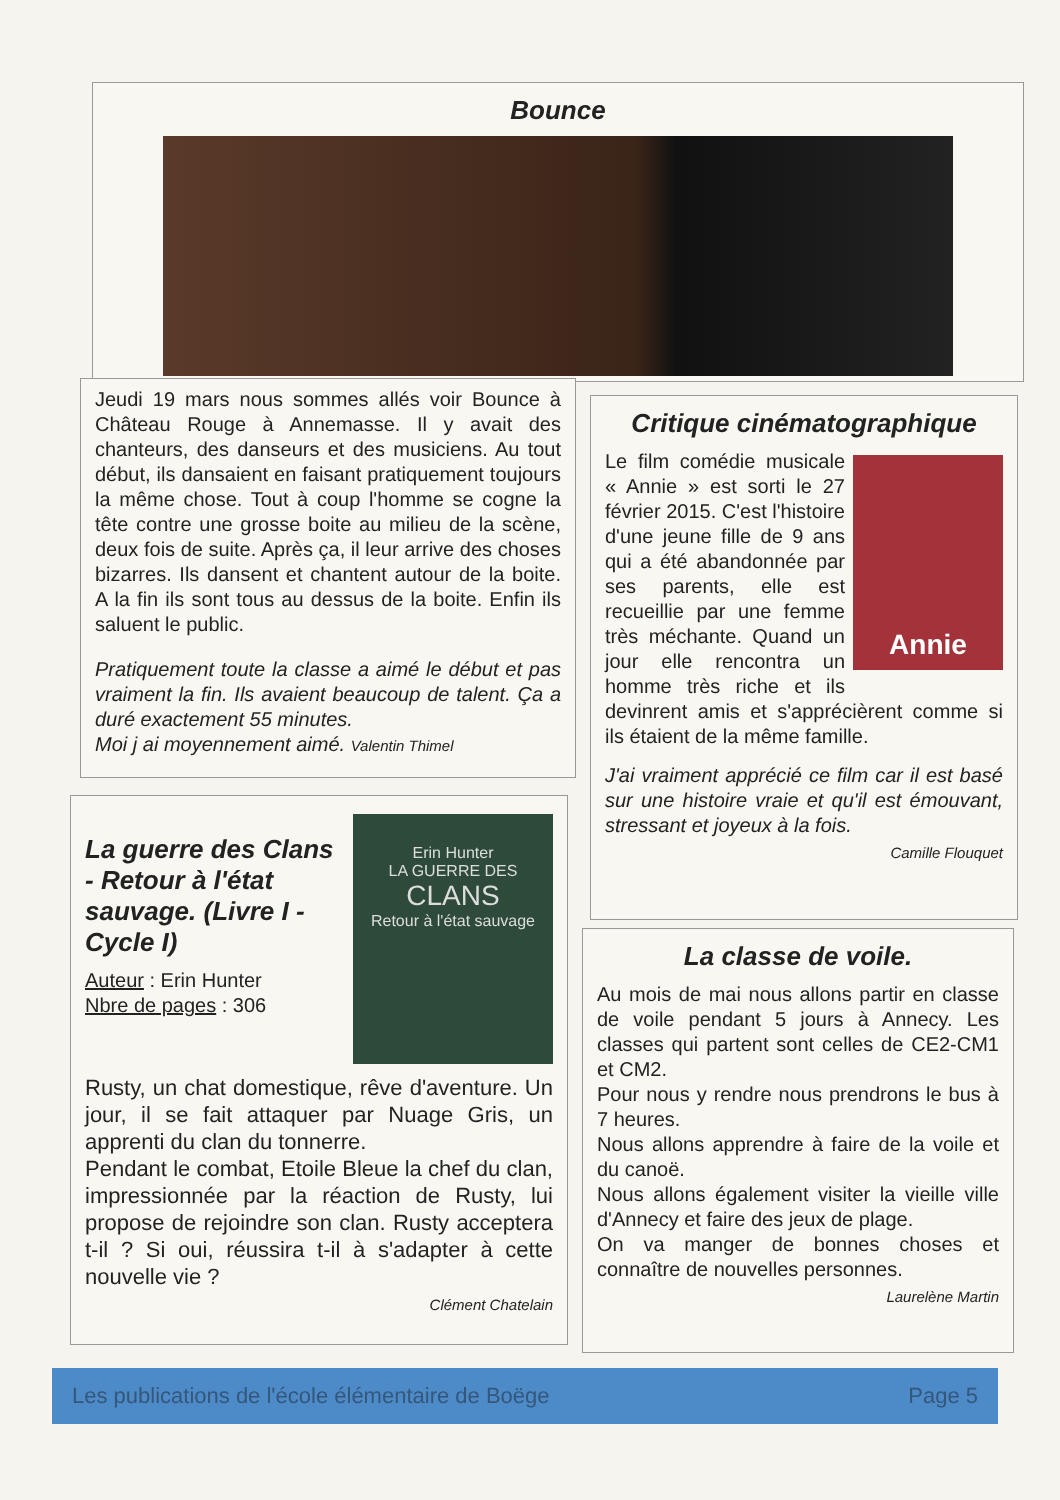Bounce
Jeudi 19 mars nous sommes allés voir Bounce à Château Rouge à Annemasse. Il y avait des chanteurs, des danseurs et des musiciens. Au tout début, ils dansaient en faisant pratiquement toujours la même chose. Tout à coup l'homme se cogne la tête contre une grosse boite au milieu de la scène, deux fois de suite. Après ça, il leur arrive des choses bizarres. Ils dansent et chantent autour de la boite. A la fin ils sont tous au dessus de la boite. Enfin ils saluent le public.
Pratiquement toute la classe a aimé le début et pas vraiment la fin. Ils avaient beaucoup de talent. Ça a duré exactement 55 minutes.
Moi j ai moyennement aimé. Valentin Thimel
Critique cinématographique
Annie
Le film comédie musicale « Annie » est sorti le 27 février 2015. C'est l'histoire d'une jeune fille de 9 ans qui a été abandonnée par ses parents, elle est recueillie par une femme très méchante. Quand un jour elle rencontra un homme très riche et ils devinrent amis et s'apprécièrent comme si ils étaient de la même famille.
J'ai vraiment apprécié ce film car il est basé sur une histoire vraie et qu'il est émouvant, stressant et joyeux à la fois.
Camille Flouquet
Erin Hunter
LA GUERRE DES
CLANS
Retour à l'état sauvage
La guerre des Clans - Retour à l'état sauvage. (Livre I - Cycle I)
Auteur : Erin Hunter
Nbre de pages : 306
Rusty, un chat domestique, rêve d'aventure. Un jour, il se fait attaquer par Nuage Gris, un apprenti du clan du tonnerre.
Pendant le combat, Etoile Bleue la chef du clan, impressionnée par la réaction de Rusty, lui propose de rejoindre son clan. Rusty acceptera t-il ? Si oui, réussira t-il à s'adapter à cette nouvelle vie ?
Clément Chatelain
La classe de voile.
Au mois de mai nous allons partir en classe de voile pendant 5 jours à Annecy. Les classes qui partent sont celles de CE2-CM1 et CM2.
Pour nous y rendre nous prendrons le bus à 7 heures.
Nous allons apprendre à faire de la voile et du canoë.
Nous allons également visiter la vieille ville d'Annecy et faire des jeux de plage.
On va manger de bonnes choses et connaître de nouvelles personnes.
Laurelène Martin
Les publications de l'école élémentaire de Boëge Page 5